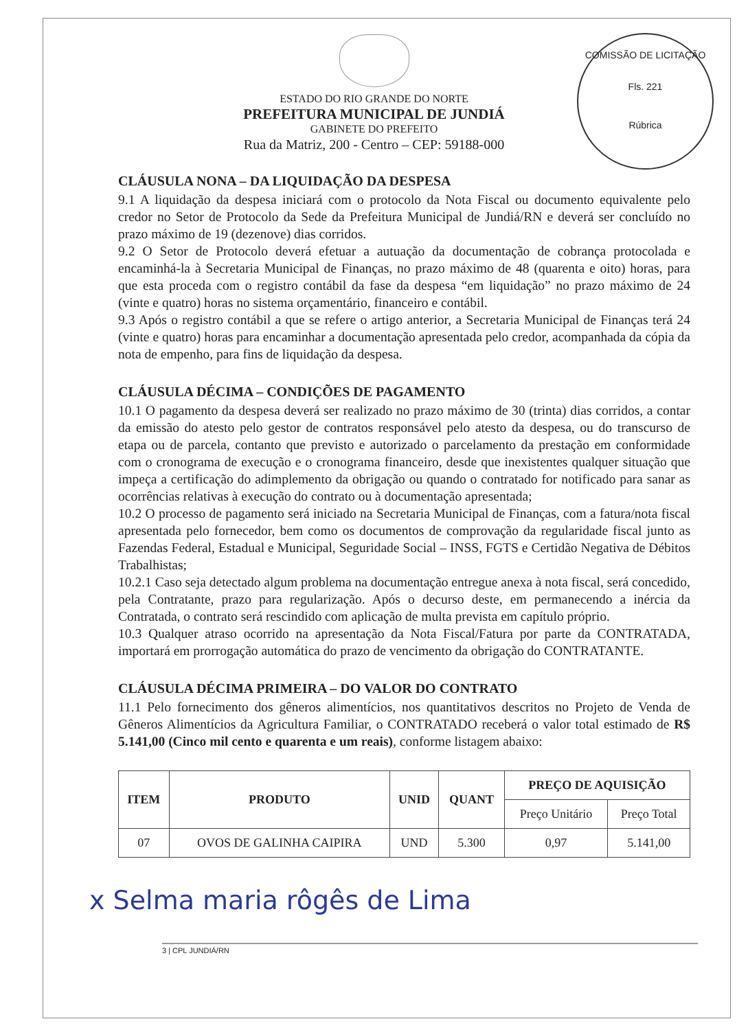COMISSÃO DE LICITAÇÃO
Fls. 221
Rúbrica
ESTADO DO RIO GRANDE DO NORTE
PREFEITURA MUNICIPAL DE JUNDIÁ
GABINETE DO PREFEITO
Rua da Matriz, 200 - Centro – CEP: 59188-000
CLÁUSULA NONA – DA LIQUIDAÇÃO DA DESPESA
9.1 A liquidação da despesa iniciará com o protocolo da Nota Fiscal ou documento equivalente pelo credor no Setor de Protocolo da Sede da Prefeitura Municipal de Jundiá/RN e deverá ser concluído no prazo máximo de 19 (dezenove) dias corridos.
9.2 O Setor de Protocolo deverá efetuar a autuação da documentação de cobrança protocolada e encaminhá-la à Secretaria Municipal de Finanças, no prazo máximo de 48 (quarenta e oito) horas, para que esta proceda com o registro contábil da fase da despesa “em liquidação” no prazo máximo de 24 (vinte e quatro) horas no sistema orçamentário, financeiro e contábil.
9.3 Após o registro contábil a que se refere o artigo anterior, a Secretaria Municipal de Finanças terá 24 (vinte e quatro) horas para encaminhar a documentação apresentada pelo credor, acompanhada da cópia da nota de empenho, para fins de liquidação da despesa.
CLÁUSULA DÉCIMA – CONDIÇÕES DE PAGAMENTO
10.1 O pagamento da despesa deverá ser realizado no prazo máximo de 30 (trinta) dias corridos, a contar da emissão do atesto pelo gestor de contratos responsável pelo atesto da despesa, ou do transcurso de etapa ou de parcela, contanto que previsto e autorizado o parcelamento da prestação em conformidade com o cronograma de execução e o cronograma financeiro, desde que inexistentes qualquer situação que impeça a certificação do adimplemento da obrigação ou quando o contratado for notificado para sanar as ocorrências relativas à execução do contrato ou à documentação apresentada;
10.2 O processo de pagamento será iniciado na Secretaria Municipal de Finanças, com a fatura/nota fiscal apresentada pelo fornecedor, bem como os documentos de comprovação da regularidade fiscal junto as Fazendas Federal, Estadual e Municipal, Seguridade Social – INSS, FGTS e Certidão Negativa de Débitos Trabalhistas;
10.2.1 Caso seja detectado algum problema na documentação entregue anexa à nota fiscal, será concedido, pela Contratante, prazo para regularização. Após o decurso deste, em permanecendo a inércia da Contratada, o contrato será rescindido com aplicação de multa prevista em capítulo próprio.
10.3 Qualquer atraso ocorrido na apresentação da Nota Fiscal/Fatura por parte da CONTRATADA, importará em prorrogação automática do prazo de vencimento da obrigação do CONTRATANTE.
CLÁUSULA DÉCIMA PRIMEIRA – DO VALOR DO CONTRATO
11.1 Pelo fornecimento dos gêneros alimentícios, nos quantitativos descritos no Projeto de Venda de Gêneros Alimentícios da Agricultura Familiar, o CONTRATADO receberá o valor total estimado de R$ 5.141,00 (Cinco mil cento e quarenta e um reais), conforme listagem abaixo:
| ITEM | PRODUTO | UNID | QUANT | PREÇO DE AQUISIÇÃO | |
| --- | --- | --- | --- | --- | --- |
| | | | | Preço Unitário | Preço Total |
| 07 | OVOS DE GALINHA CAIPIRA | UND | 5.300 | 0,97 | 5.141,00 |
x Selma maria rôgês de Lima
3 | CPL JUNDIÁ/RN